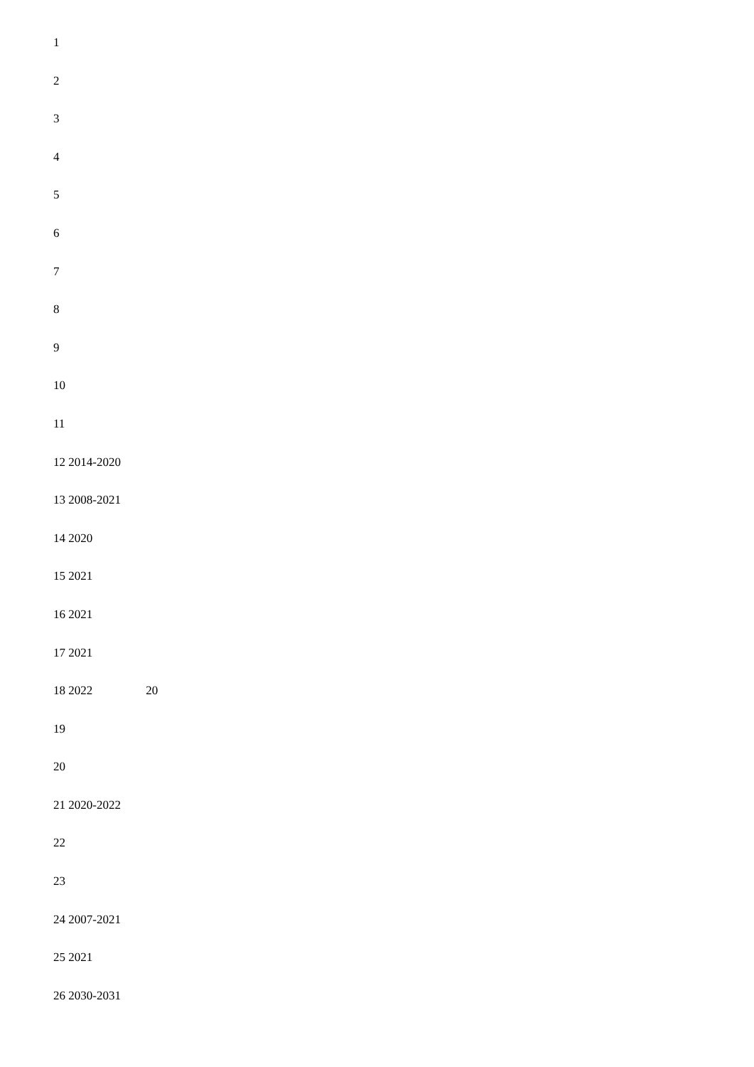1
2
3
4
5
6
7
8
9
10
11
12 2014-2020
13 2008-2021
14 2020
15 2021
16 2021
17 2021
18 2022 20
19
20
21 2020-2022
22
23
24 2007-2021
25 2021
26 2030-2031